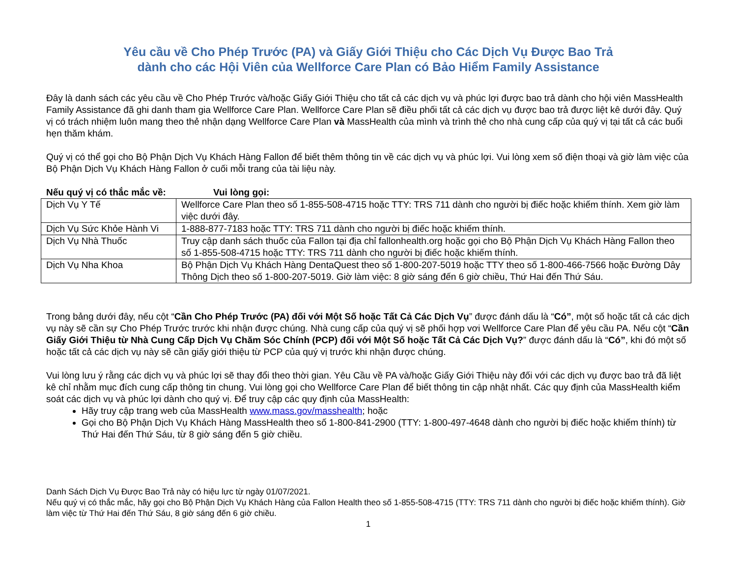Yêu cầu về Cho Phép Trước (PA) và Giấy Giới Thiệu cho Các Dịch Vụ Được Bao Trả
dành cho các Hội Viên của Wellforce Care Plan có Bảo Hiểm Family Assistance
Đây là danh sách các yêu cầu về Cho Phép Trước và/hoặc Giấy Giới Thiệu cho tất cả các dịch vụ và phúc lợi được bao trả dành cho hội viên MassHealth Family Assistance đã ghi danh tham gia Wellforce Care Plan. Wellforce Care Plan sẽ điều phối tất cả các dịch vụ được bao trả được liệt kê dưới đây. Quý vị có trách nhiệm luôn mang theo thẻ nhận dạng Wellforce Care Plan và MassHealth của mình và trình thẻ cho nhà cung cấp của quý vị tại tất cả các buổi hẹn thăm khám.
Quý vị có thể gọi cho Bộ Phận Dịch Vụ Khách Hàng Fallon để biết thêm thông tin về các dịch vụ và phúc lợi. Vui lòng xem số điện thoại và giờ làm việc của Bộ Phận Dịch Vụ Khách Hàng Fallon ở cuối mỗi trang của tài liệu này.
Nếu quý vị có thắc mắc về: Vui lòng gọi:
| Dịch Vụ Y Tế | Wellforce Care Plan theo số 1-855-508-4715 hoặc TTY: TRS 711 dành cho người bị điếc hoặc khiếm thính. Xem giờ làm việc dưới đây. |
| Dịch Vụ Sức Khỏe Hành Vi | 1-888-877-7183 hoặc TTY: TRS 711 dành cho người bị điếc hoặc khiếm thính. |
| Dịch Vụ Nhà Thuốc | Truy cập danh sách thuốc của Fallon tại địa chỉ fallonhealth.org hoặc gọi cho Bộ Phận Dịch Vụ Khách Hàng Fallon theo số 1-855-508-4715 hoặc TTY: TRS 711 dành cho người bị điếc hoặc khiếm thính. |
| Dịch Vụ Nha Khoa | Bộ Phận Dịch Vụ Khách Hàng DentaQuest theo số 1-800-207-5019 hoặc TTY theo số 1-800-466-7566 hoặc Đường Dây Thông Dịch theo số 1-800-207-5019. Giờ làm việc: 8 giờ sáng đến 6 giờ chiều, Thứ Hai đến Thứ Sáu. |
Trong bảng dưới đây, nếu cột “Cần Cho Phép Trước (PA) đối với Một Số hoặc Tất Cả Các Dịch Vụ” được đánh dấu là “Có”, một số hoặc tất cả các dịch vụ này sẽ cần sự Cho Phép Trước trước khi nhận được chúng. Nhà cung cấp của quý vị sẽ phối hợp vơi Wellforce Care Plan để yêu cầu PA. Nếu cột “Cần Giấy Giới Thiệu từ Nhà Cung Cấp Dịch Vụ Chăm Sóc Chính (PCP) đối với Một Số hoặc Tất Cả Các Dịch Vụ?” được đánh dấu là “Có”, khi đó một số hoặc tất cả các dịch vụ này sẽ cần giấy giới thiệu từ PCP của quý vị trước khi nhận được chúng.
Vui lòng lưu ý rằng các dịch vụ và phúc lợi sẽ thay đổi theo thời gian. Yêu Cầu về PA và/hoặc Giấy Giới Thiệu này đối với các dịch vụ được bao trả đã liệt kê chỉ nhằm mục đích cung cấp thông tin chung. Vui lòng gọi cho Wellforce Care Plan để biết thông tin cập nhật nhất. Các quy định của MassHealth kiểm soát các dịch vụ và phúc lợi dành cho quý vị. Để truy cập các quy định của MassHealth:
Hãy truy cập trang web của MassHealth www.mass.gov/masshealth; hoặc
Gọi cho Bộ Phận Dịch Vụ Khách Hàng MassHealth theo số 1-800-841-2900 (TTY: 1-800-497-4648 dành cho người bị điếc hoặc khiếm thính) từ Thứ Hai đến Thứ Sáu, từ 8 giờ sáng đến 5 giờ chiều.
Danh Sách Dịch Vụ Được Bao Trả này có hiệu lực từ ngày 01/07/2021.
Nếu quý vị có thắc mắc, hãy gọi cho Bộ Phận Dịch Vụ Khách Hàng của Fallon Health theo số 1-855-508-4715 (TTY: TRS 711 dành cho người bị điếc hoặc khiếm thính). Giờ làm việc từ Thứ Hai đến Thứ Sáu, 8 giờ sáng đến 6 giờ chiều.
1